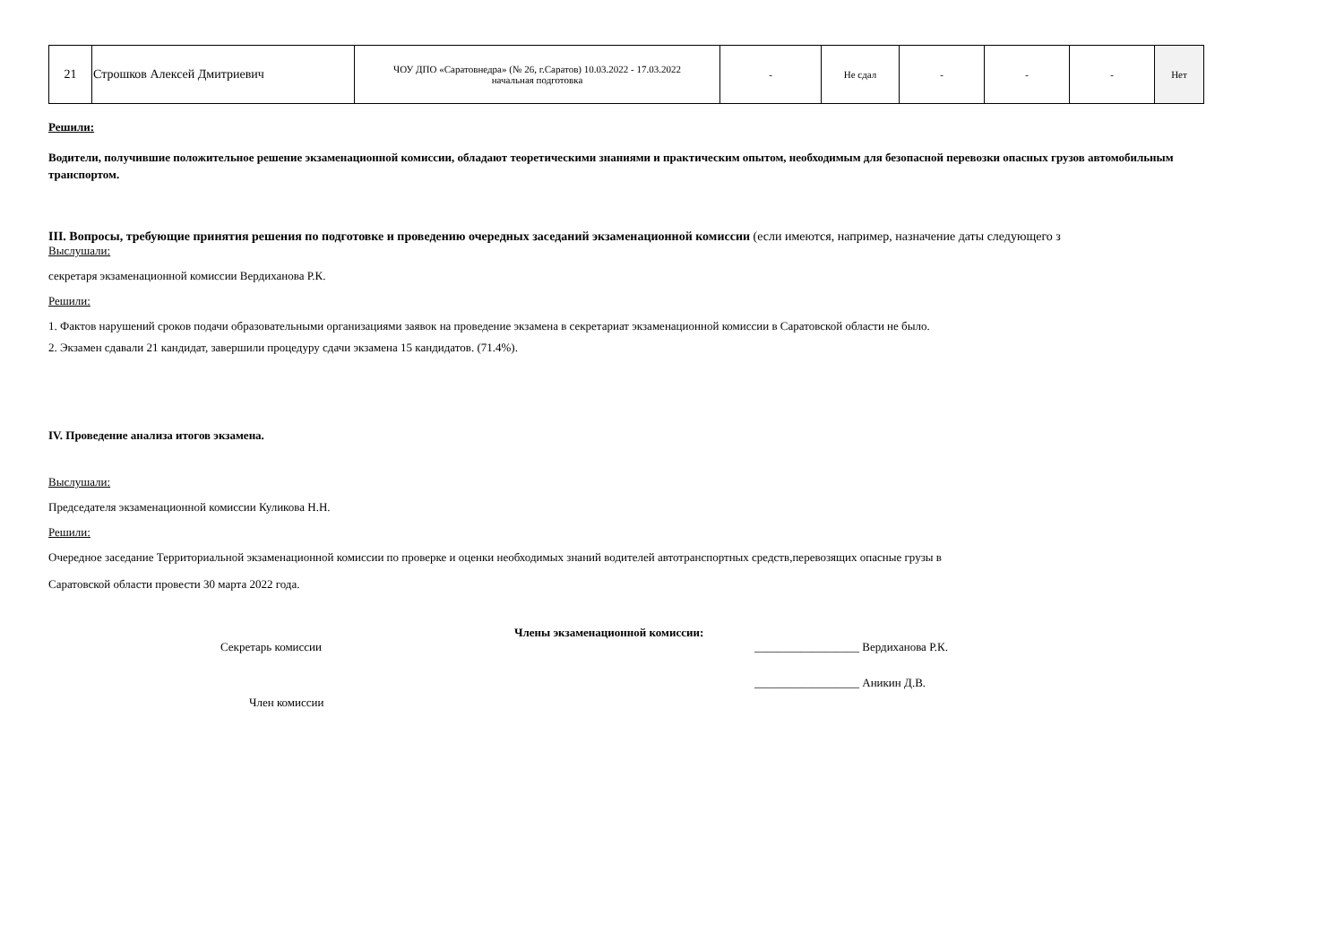| 21 | Строшков Алексей Дмитриевич | ЧОУ ДПО «Саратовнедра» (№ 26, г.Саратов) 10.03.2022 - 17.03.2022 начальная подготовка | - | Не сдал | - | - | - | Нет |
Решили:
Водители, получившие положительное решение экзаменационной комиссии, обладают теоретическими знаниями и практическим опытом, необходимым для безопасной перевозки опасных грузов автомобильным транспортом.
III. Вопросы, требующие принятия решения по подготовке и проведению очередных заседаний экзаменационной комиссии (если имеются, например, назначение даты следующего з
Выслушали:
секретаря экзаменационной комиссии Вердиханова Р.К.
Решили:
1. Фактов нарушений сроков подачи образовательными организациями заявок на проведение экзамена в секретариат экзаменационной комиссии в Саратовской области не было.
2. Экзамен сдавали 21 кандидат, завершили процедуру сдачи экзамена 15 кандидатов. (71.4%).
IV. Проведение анализа итогов экзамена.
Выслушали:
Председателя экзаменационной комиссии Куликова Н.Н.
Решили:
Очередное заседание Территориальной экзаменационной комиссии по проверке и оценки необходимых знаний водителей автотранспортных средств,перевозящих опасные грузы в
Саратовской области провести 30 марта 2022 года.
Члены экзаменационной комиссии:
Секретарь комиссии __________________ Вердиханова Р.К.
__________________ Аникин Д.В.
Член комиссии